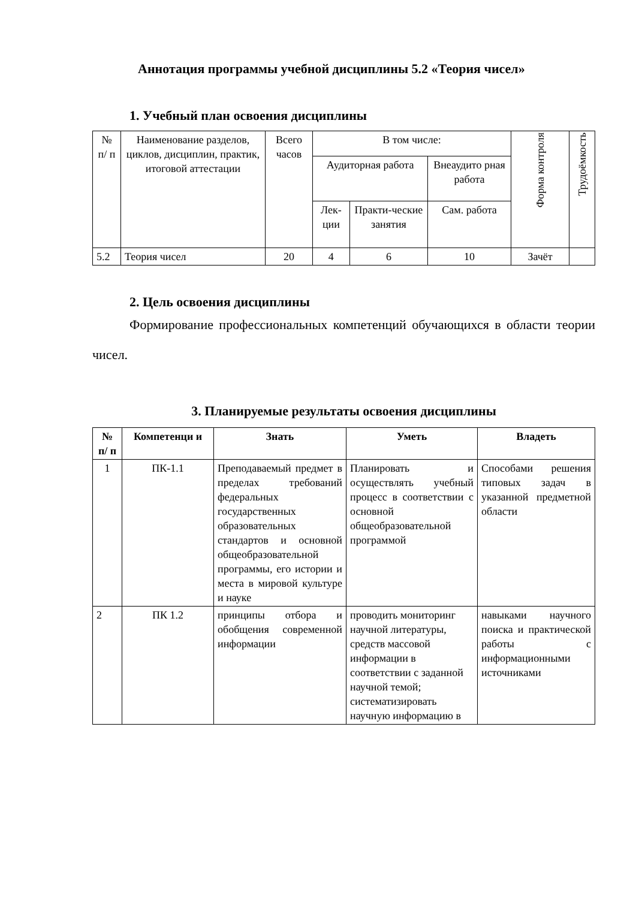Аннотация программы учебной дисциплины 5.2 «Теория чисел»
1. Учебный план освоения дисциплины
| № п/ п | Наименование разделов, циклов, дисциплин, практик, итоговой аттестации | Всего часов | В том числе: | | | Форма контроля | Трудоёмкость |
| | | | Аудиторная работа | | Внеаудито рная работа | | |
| | | | Лек-ции | Практи-ческие занятия | Сам. работа | | |
| 5.2 | Теория чисел | 20 | 4 | 6 | 10 | Зачёт | |
2. Цель освоения дисциплины
Формирование профессиональных компетенций обучающихся в области теории чисел.
3. Планируемые результаты освоения дисциплины
| № п/ п | Компетенци и | Знать | Уметь | Владеть |
| --- | --- | --- | --- | --- |
| 1 | ПК-1.1 | Преподаваемый предмет в пределах требований федеральных государственных образовательных стандартов и основной общеобразовательной программы, его истории и места в мировой культуре и науке | Планировать и осуществлять учебный процесс в соответствии с основной общеобразовательной программой | Способами решения типовых задач в указанной предметной области |
| 2 | ПК 1.2 | принципы отбора и обобщения современной информации | проводить мониторинг научной литературы, средств массовой информации в соответствии с заданной научной темой; систематизировать научную информацию в | навыками научного поиска и практической работы с информационными источниками |